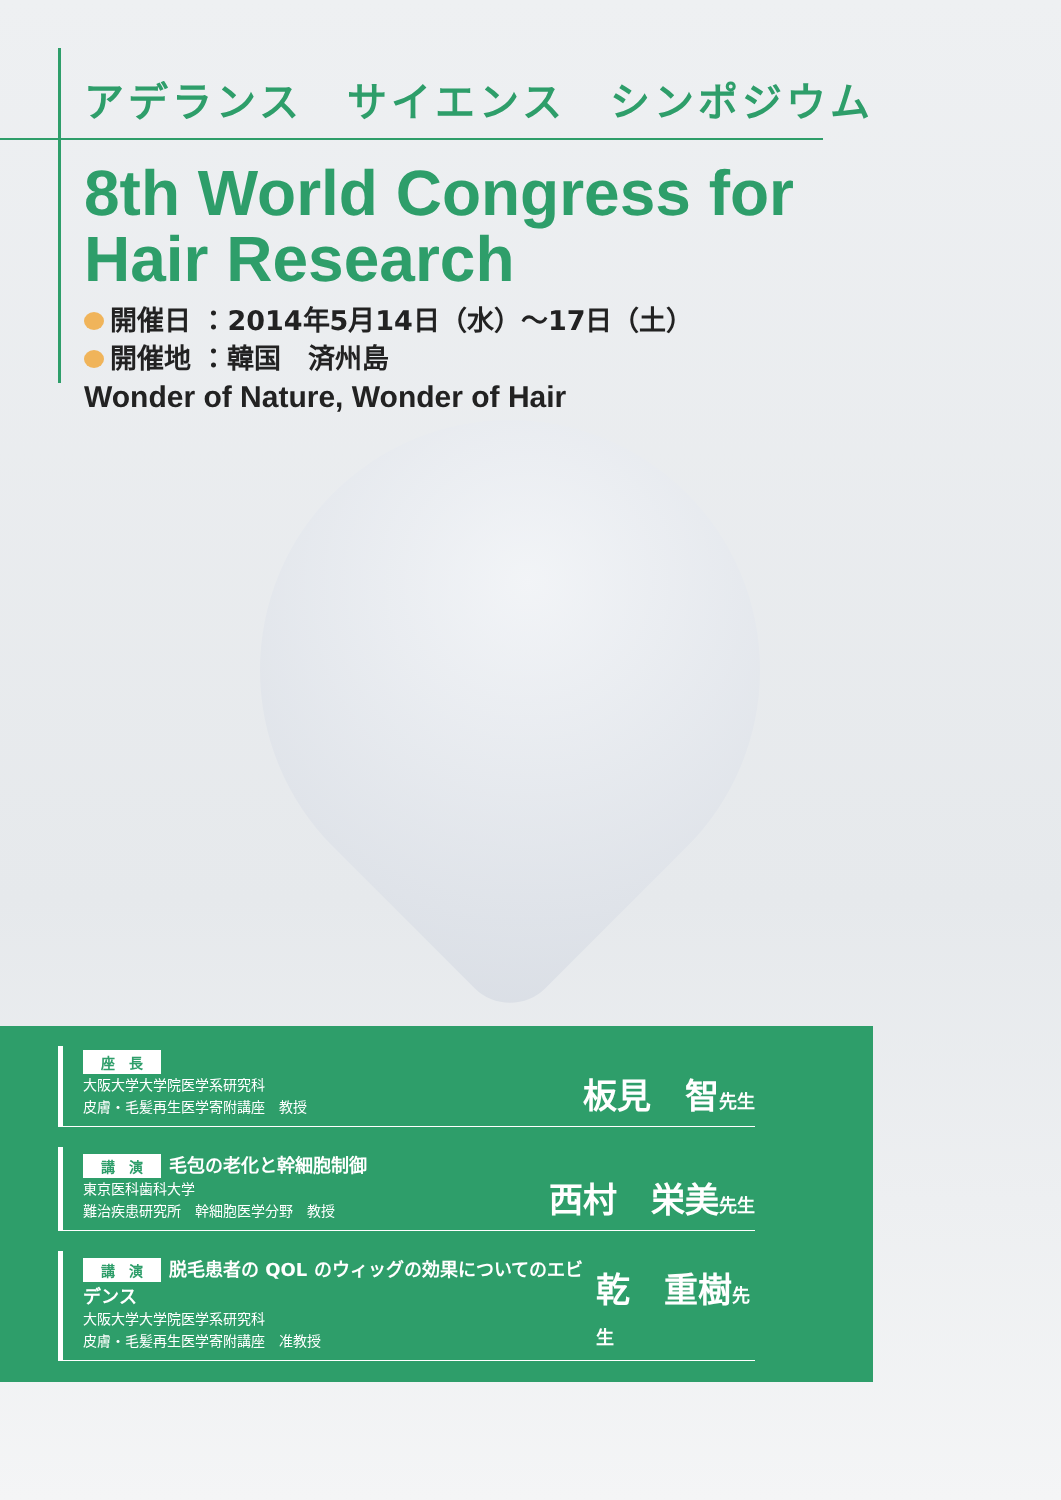アデランス　サイエンス　シンポジウム
8th World Congress for
Hair Research
開催日 ：2014年5月14日（水）～17日（土）
開催地 ：韓国　済州島
Wonder of Nature, Wonder of Hair
座　長
大阪大学大学院医学系研究科
皮膚・毛髪再生医学寄附講座　教授
板見　智先生
講　演 毛包の老化と幹細胞制御
東京医科歯科大学
難治疾患研究所　幹細胞医学分野　教授
西村　栄美先生
講　演 脱毛患者の QOL のウィッグの効果についてのエビデンス
大阪大学大学院医学系研究科
皮膚・毛髪再生医学寄附講座　准教授
乾　重樹先生